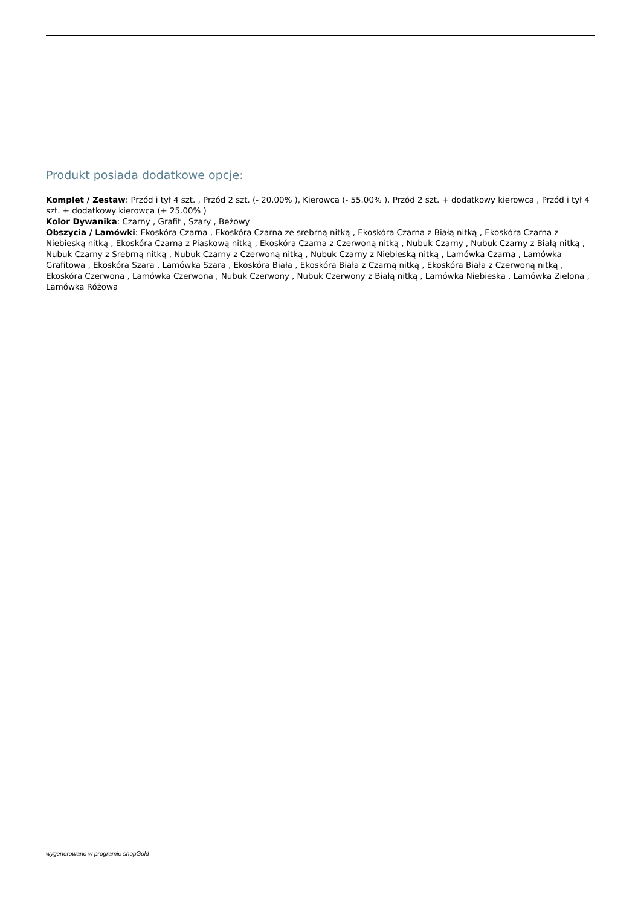Produkt posiada dodatkowe opcje:
Komplet / Zestaw: Przód i tył 4 szt. , Przód 2 szt. (- 20.00% ), Kierowca (- 55.00% ), Przód 2 szt. + dodatkowy kierowca , Przód i tył 4 szt. + dodatkowy kierowca (+ 25.00% )
Kolor Dywanika: Czarny , Grafit , Szary , Beżowy
Obszycia / Lamówki: Ekoskóra Czarna , Ekoskóra Czarna ze srebrną nitką , Ekoskóra Czarna z Białą nitką , Ekoskóra Czarna z Niebieską nitką , Ekoskóra Czarna z Piaskową nitką , Ekoskóra Czarna z Czerwoną nitką , Nubuk Czarny , Nubuk Czarny z Białą nitką , Nubuk Czarny z Srebrną nitką , Nubuk Czarny z Czerwoną nitką , Nubuk Czarny z Niebieską nitką , Lamówka Czarna , Lamówka Grafitowa , Ekoskóra Szara , Lamówka Szara , Ekoskóra Biała , Ekoskóra Biała z Czarną nitką , Ekoskóra Biała z Czerwoną nitką , Ekoskóra Czerwona , Lamówka Czerwona , Nubuk Czerwony , Nubuk Czerwony z Białą nitką , Lamówka Niebieska , Lamówka Zielona , Lamówka Różowa
wygenerowano w programie shopGold